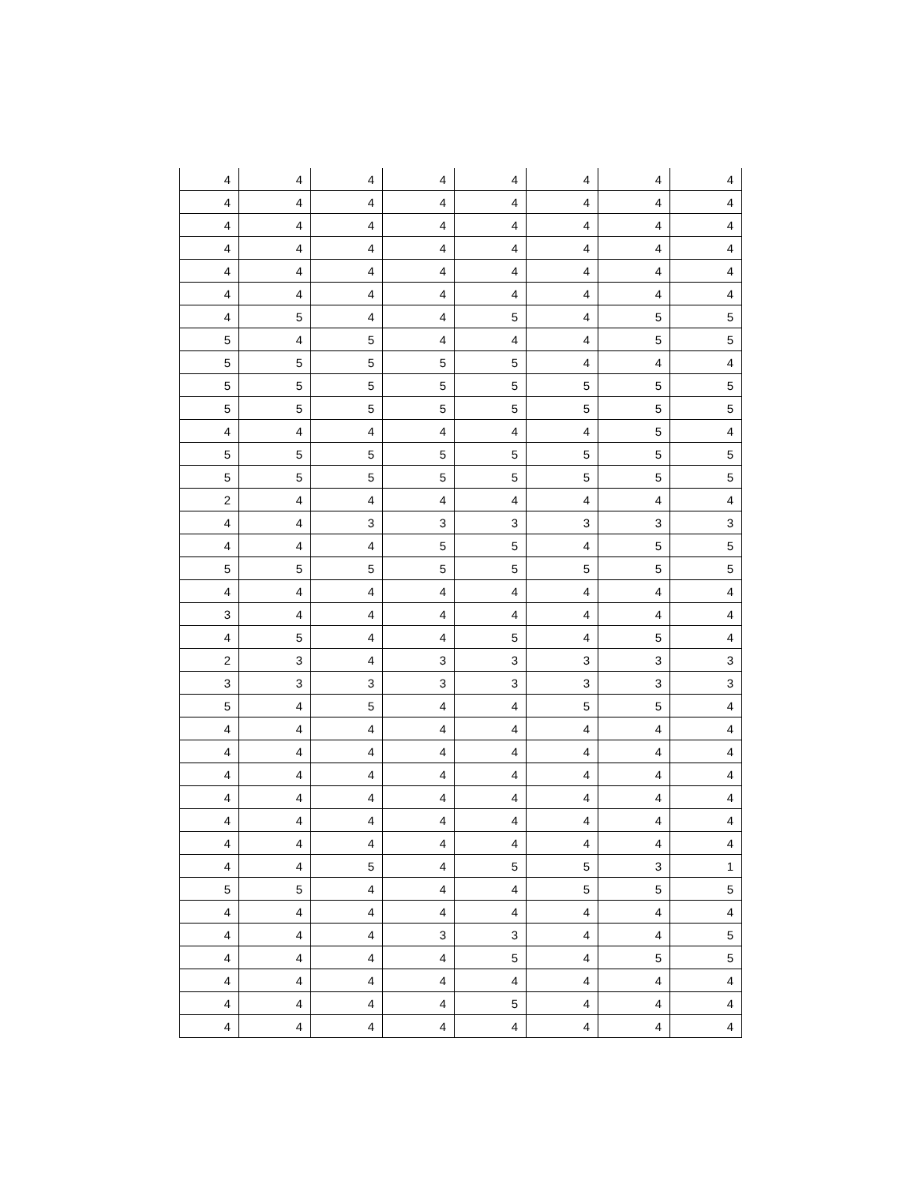| 4 | 4 | 4 | 4 | 4 | 4 | 4 | 4 |
| 4 | 4 | 4 | 4 | 4 | 4 | 4 | 4 |
| 4 | 4 | 4 | 4 | 4 | 4 | 4 | 4 |
| 4 | 4 | 4 | 4 | 4 | 4 | 4 | 4 |
| 4 | 4 | 4 | 4 | 4 | 4 | 4 | 4 |
| 4 | 4 | 4 | 4 | 4 | 4 | 4 | 4 |
| 4 | 5 | 4 | 4 | 5 | 4 | 5 | 5 |
| 5 | 4 | 5 | 4 | 4 | 4 | 5 | 5 |
| 5 | 5 | 5 | 5 | 5 | 4 | 4 | 4 |
| 5 | 5 | 5 | 5 | 5 | 5 | 5 | 5 |
| 5 | 5 | 5 | 5 | 5 | 5 | 5 | 5 |
| 4 | 4 | 4 | 4 | 4 | 4 | 5 | 4 |
| 5 | 5 | 5 | 5 | 5 | 5 | 5 | 5 |
| 5 | 5 | 5 | 5 | 5 | 5 | 5 | 5 |
| 2 | 4 | 4 | 4 | 4 | 4 | 4 | 4 |
| 4 | 4 | 3 | 3 | 3 | 3 | 3 | 3 |
| 4 | 4 | 4 | 5 | 5 | 4 | 5 | 5 |
| 5 | 5 | 5 | 5 | 5 | 5 | 5 | 5 |
| 4 | 4 | 4 | 4 | 4 | 4 | 4 | 4 |
| 3 | 4 | 4 | 4 | 4 | 4 | 4 | 4 |
| 4 | 5 | 4 | 4 | 5 | 4 | 5 | 4 |
| 2 | 3 | 4 | 3 | 3 | 3 | 3 | 3 |
| 3 | 3 | 3 | 3 | 3 | 3 | 3 | 3 |
| 5 | 4 | 5 | 4 | 4 | 5 | 5 | 4 |
| 4 | 4 | 4 | 4 | 4 | 4 | 4 | 4 |
| 4 | 4 | 4 | 4 | 4 | 4 | 4 | 4 |
| 4 | 4 | 4 | 4 | 4 | 4 | 4 | 4 |
| 4 | 4 | 4 | 4 | 4 | 4 | 4 | 4 |
| 4 | 4 | 4 | 4 | 4 | 4 | 4 | 4 |
| 4 | 4 | 4 | 4 | 4 | 4 | 4 | 4 |
| 4 | 4 | 5 | 4 | 5 | 5 | 3 | 1 |
| 5 | 5 | 4 | 4 | 4 | 5 | 5 | 5 |
| 4 | 4 | 4 | 4 | 4 | 4 | 4 | 4 |
| 4 | 4 | 4 | 3 | 3 | 4 | 4 | 5 |
| 4 | 4 | 4 | 4 | 5 | 4 | 5 | 5 |
| 4 | 4 | 4 | 4 | 4 | 4 | 4 | 4 |
| 4 | 4 | 4 | 4 | 5 | 4 | 4 | 4 |
| 4 | 4 | 4 | 4 | 4 | 4 | 4 | 4 |